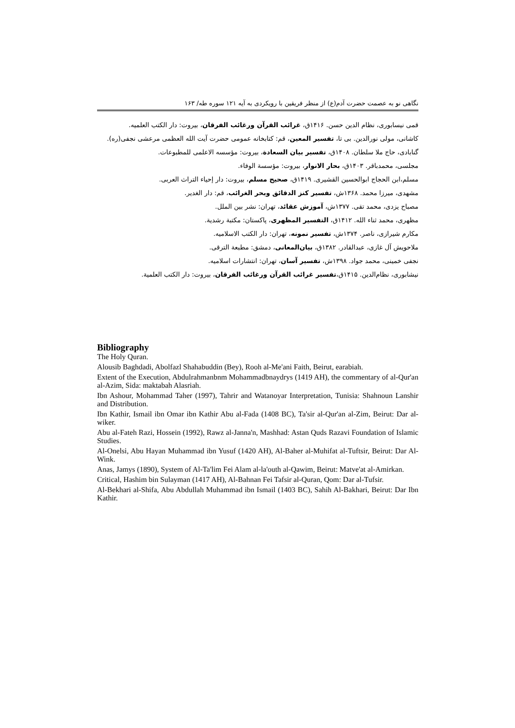نگاهی نو به عصمت حضرت آدم(ع) از منظر فریقین با رویکردی به آیه ۱۲۱ سوره طه/ ۱۶۳
قمی نیسابوری، نظام الدین حسن. ۱۴۱۶ق، غرائب القرآن ورغائب الفرقان، بیروت: دار الکتب العلمیه.
کاشانی، مولی نورالدین. بی تا، تفسیر المعین، قم: کتابخانه عمومی حضرت آیت الله العظمی مرعشی نجفی(ره).
گنابادی، حاج ملا سلطان. ۱۴۰۸ق، تفسیر بیان السعادة، بیروت: مؤسسه الاعلمی للمطبوعات.
مجلسی، محمدباقر. ۱۴۰۳ق، بحار الانوار، بیروت: مؤسسة الوفاء.
مسلم،ابن الحجاج ابوالحسین القشیری. ۱۴۱۹ق، صحیح مسلم، بیروت: دار إحیاء التراث العربی.
مشهدی، میرزا محمد. ۱۳۶۸ش، تفسیر کنز الدقائق وبحر الغرائب، قم: دار الغدیر.
مصباح یزدی، محمد تقی. ۱۳۷۷ش، آموزش عقائد، تهران: نشر بین الملل.
مظهری، محمد ثناء الله. ۱۴۱۲ق، التفسیر المظهری، پاکستان: مکتبة رشدیة.
مکارم شیرازی، ناصر. ۱۳۷۴ش، تفسیر نمونه، تهران: دار الکتب الاسلامیه.
ملاحویش آل غازی، عبدالقادر. ۱۳۸۲ق، بیان‌المعانی، دمشق: مطبعة الترقی.
نجفی خمینی، محمد جواد. ۱۳۹۸ش، تفسیر آسان، تهران: انتشارات اسلامیه.
نیشابوری، نظام‌الدین. ۱۴۱۵ق،تفسیر غرائب القرآن ورغائب الفرقان، بیروت: دار الکتب العلمیة.
Bibliography
The Holy Quran.
Alousib Baghdadi, Abolfazl Shahabuddin (Bey), Rooh al-Me'ani Faith, Beirut, earabiah.
Extent of the Execution, Abdulrahmanbnm Mohammadbnaydrys (1419 AH), the commentary of al-Qur'an al-Azim, Sida: maktabah Alasriah.
Ibn Ashour, Mohammad Taher (1997), Tahrir and Watanoyar Interpretation, Tunisia: Shahnoun Lanshir and Distribution.
Ibn Kathir, Ismail ibn Omar ibn Kathir Abu al-Fada (1408 BC), Ta'sir al-Qur'an al-Zim, Beirut: Dar al-wiker.
Abu al-Fateh Razi, Hossein (1992), Rawz al-Janna'n, Mashhad: Astan Quds Razavi Foundation of Islamic Studies.
Al-Onelsi, Abu Hayan Muhammad ibn Yusuf (1420 AH), Al-Baher al-Muhifat al-Tuftsir, Beirut: Dar Al-Wink.
Anas, Jamys (1890), System of Al-Ta'lim Fei Alam al-la'outh al-Qawim, Beirut: Matve'at al-Amirkan.
Critical, Hashim bin Sulayman (1417 AH), Al-Bahnan Fei Tafsir al-Quran, Qom: Dar al-Tufsir.
Al-Bekhari al-Shifa, Abu Abdullah Muhammad ibn Ismail (1403 BC), Sahih Al-Bakhari, Beirut: Dar Ibn Kathir.